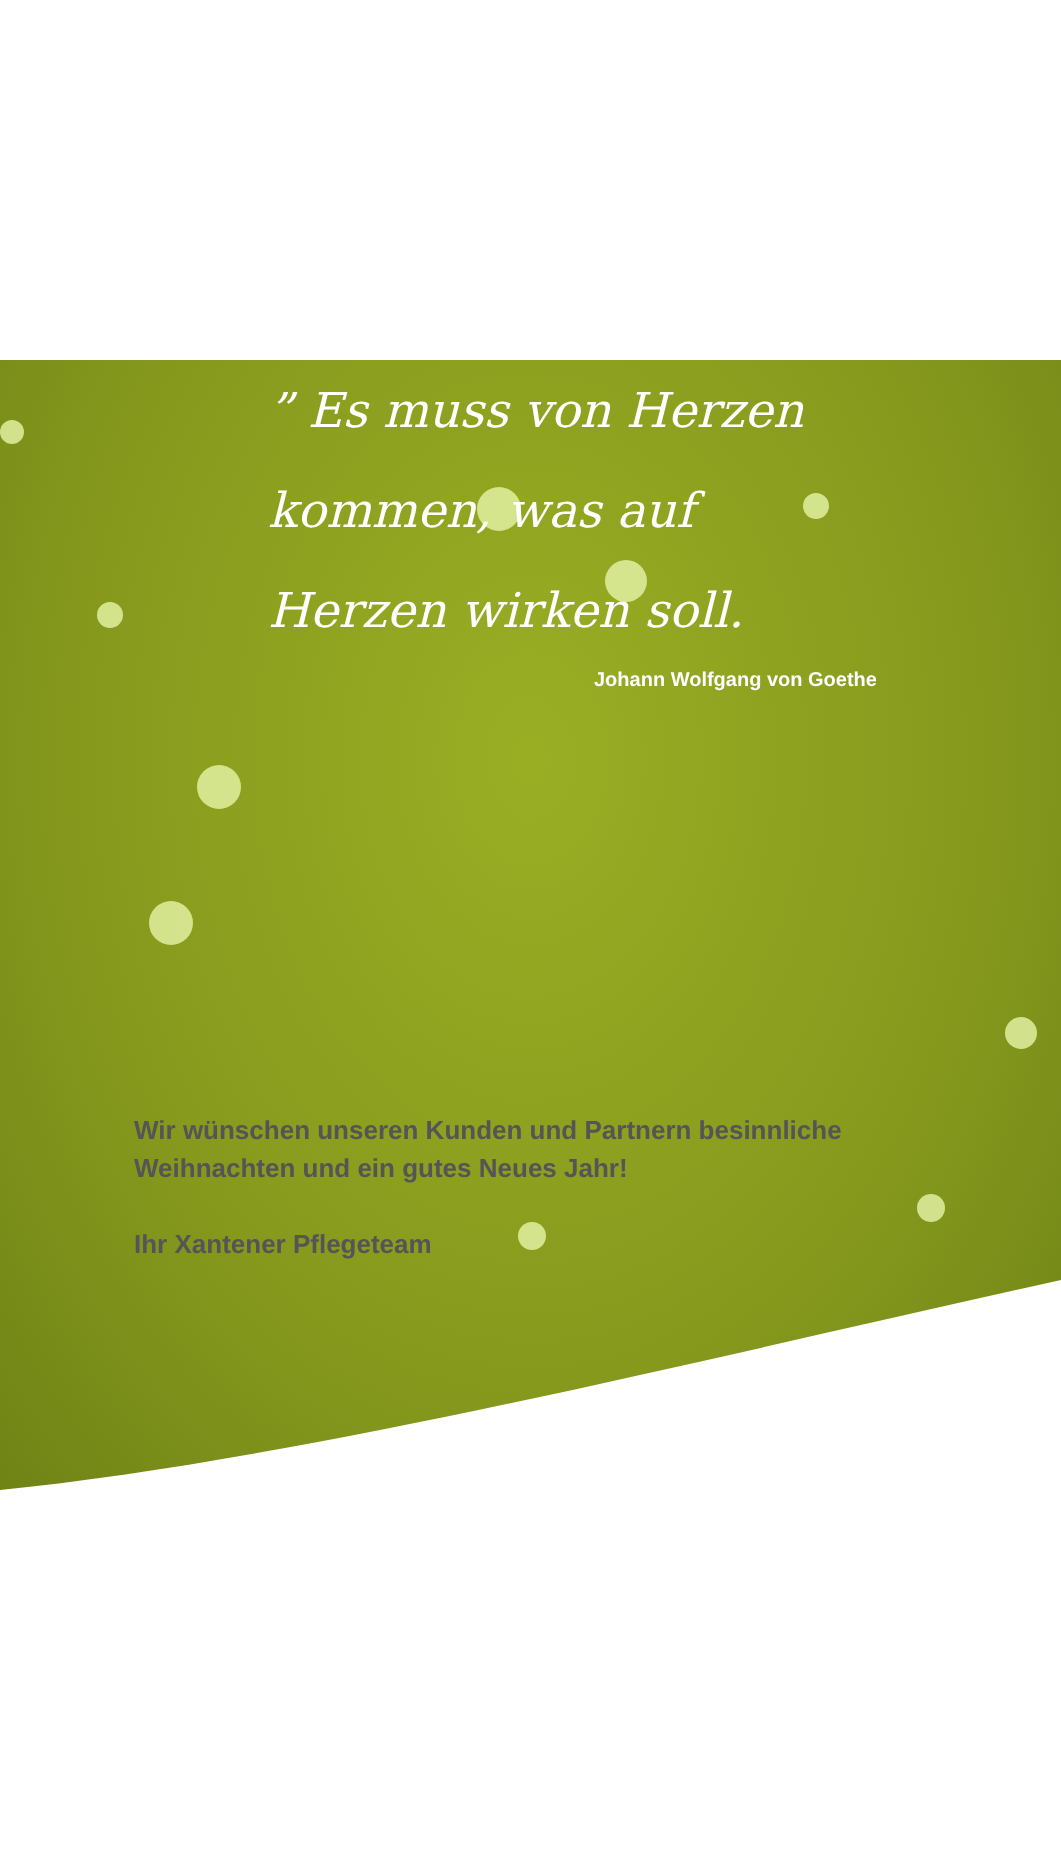” Es muss von Herzen kommen, was auf Herzen wirken soll.
Johann Wolfgang von Goethe
Wir wünschen unseren Kunden und Partnern besinnliche
Weihnachten und ein gutes Neues Jahr!
Ihr Xantener Pflegeteam